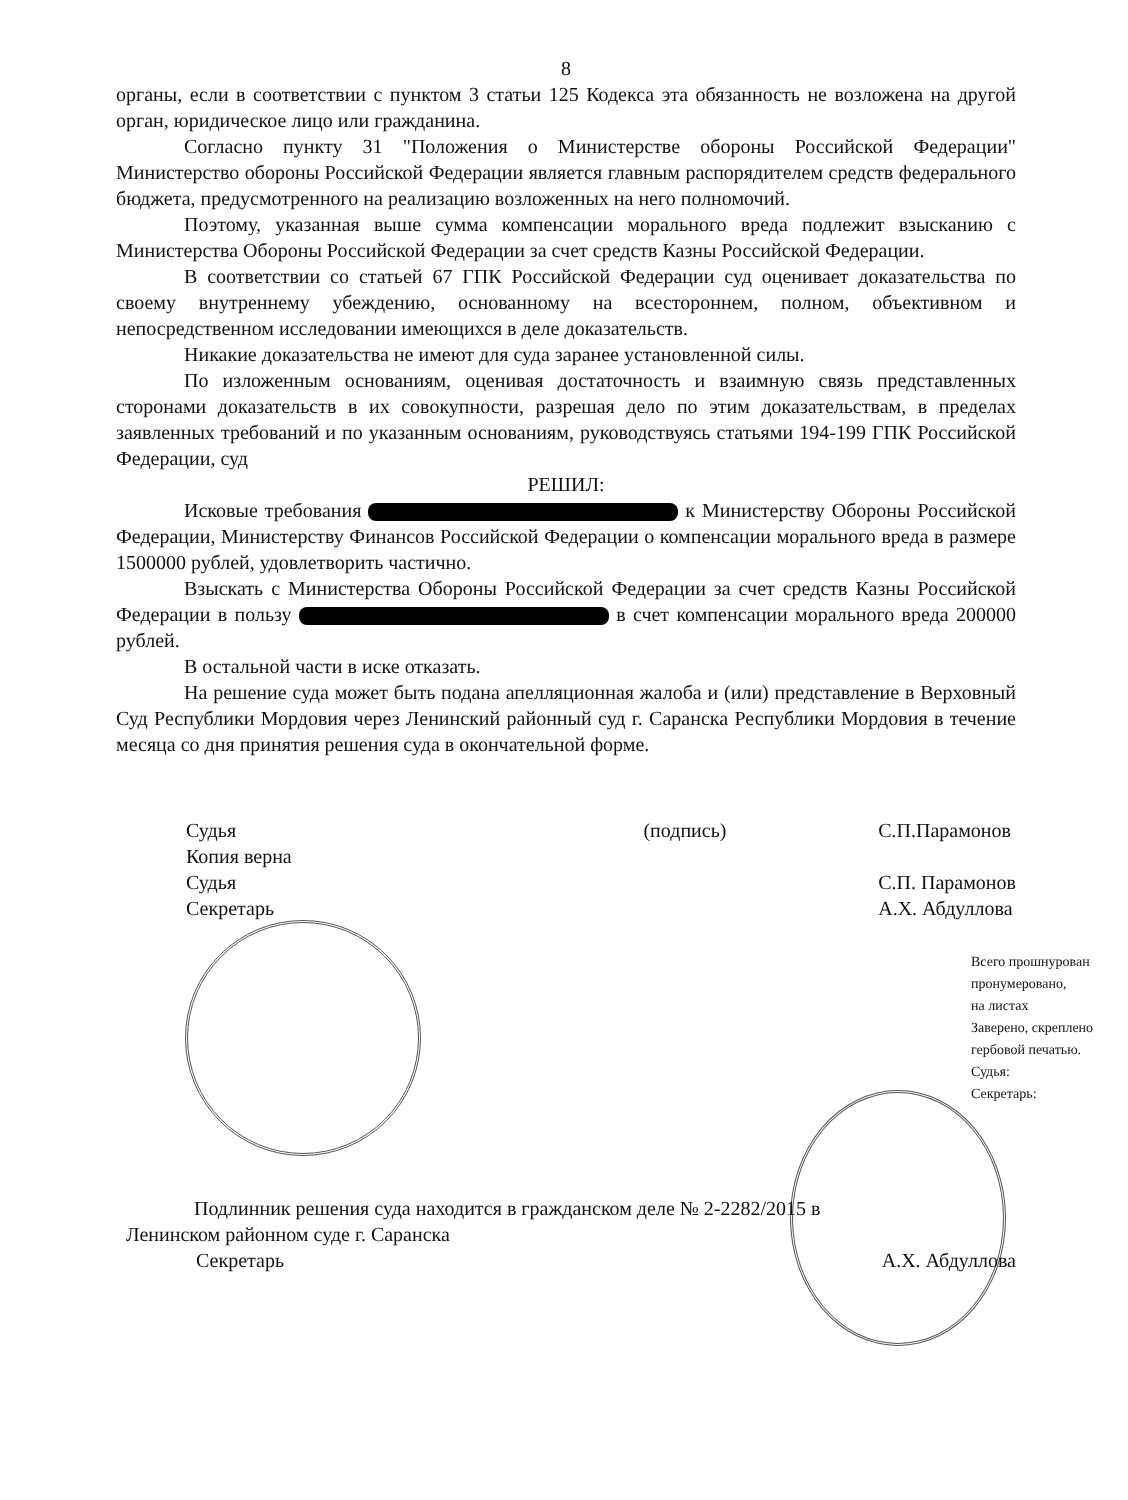8
органы, если в соответствии с пунктом 3 статьи 125 Кодекса эта обязанность не возложена на другой орган, юридическое лицо или гражданина.
Согласно пункту 31 "Положения о Министерстве обороны Российской Федерации" Министерство обороны Российской Федерации является главным распорядителем средств федерального бюджета, предусмотренного на реализацию возложенных на него полномочий.
Поэтому, указанная выше сумма компенсации морального вреда подлежит взысканию с Министерства Обороны Российской Федерации за счет средств Казны Российской Федерации.
В соответствии со статьей 67 ГПК Российской Федерации суд оценивает доказательства по своему внутреннему убеждению, основанному на всестороннем, полном, объективном и непосредственном исследовании имеющихся в деле доказательств.
Никакие доказательства не имеют для суда заранее установленной силы.
По изложенным основаниям, оценивая достаточность и взаимную связь представленных сторонами доказательств в их совокупности, разрешая дело по этим доказательствам, в пределах заявленных требований и по указанным основаниям, руководствуясь статьями 194-199 ГПК Российской Федерации, суд
РЕШИЛ:
Исковые требования к Министерству Обороны Российской Федерации, Министерству Финансов Российской Федерации о компенсации морального вреда в размере 1500000 рублей, удовлетворить частично.
Взыскать с Министерства Обороны Российской Федерации за счет средств Казны Российской Федерации в пользу в счет компенсации морального вреда 200000 рублей.
В остальной части в иске отказать.
На решение суда может быть подана апелляционная жалоба и (или) представление в Верховный Суд Республики Мордовия через Ленинский районный суд г. Саранска Республики Мордовия в течение месяца со дня принятия решения суда в окончательной форме.
Судья
Копия верна
Судья
Секретарь
(подпись) С.П.Парамонов
С.П. Парамонов
А.Х. Абдуллова
Всего прошнурован
пронумеровано,
на листах
Заверено, скреплено
гербовой печатью.
Судья:
Секретарь:
Подлинник решения суда находится в гражданском деле № 2-2282/2015 в
Ленинском районном суде г. Саранска
Секретарь А.Х. Абдуллова